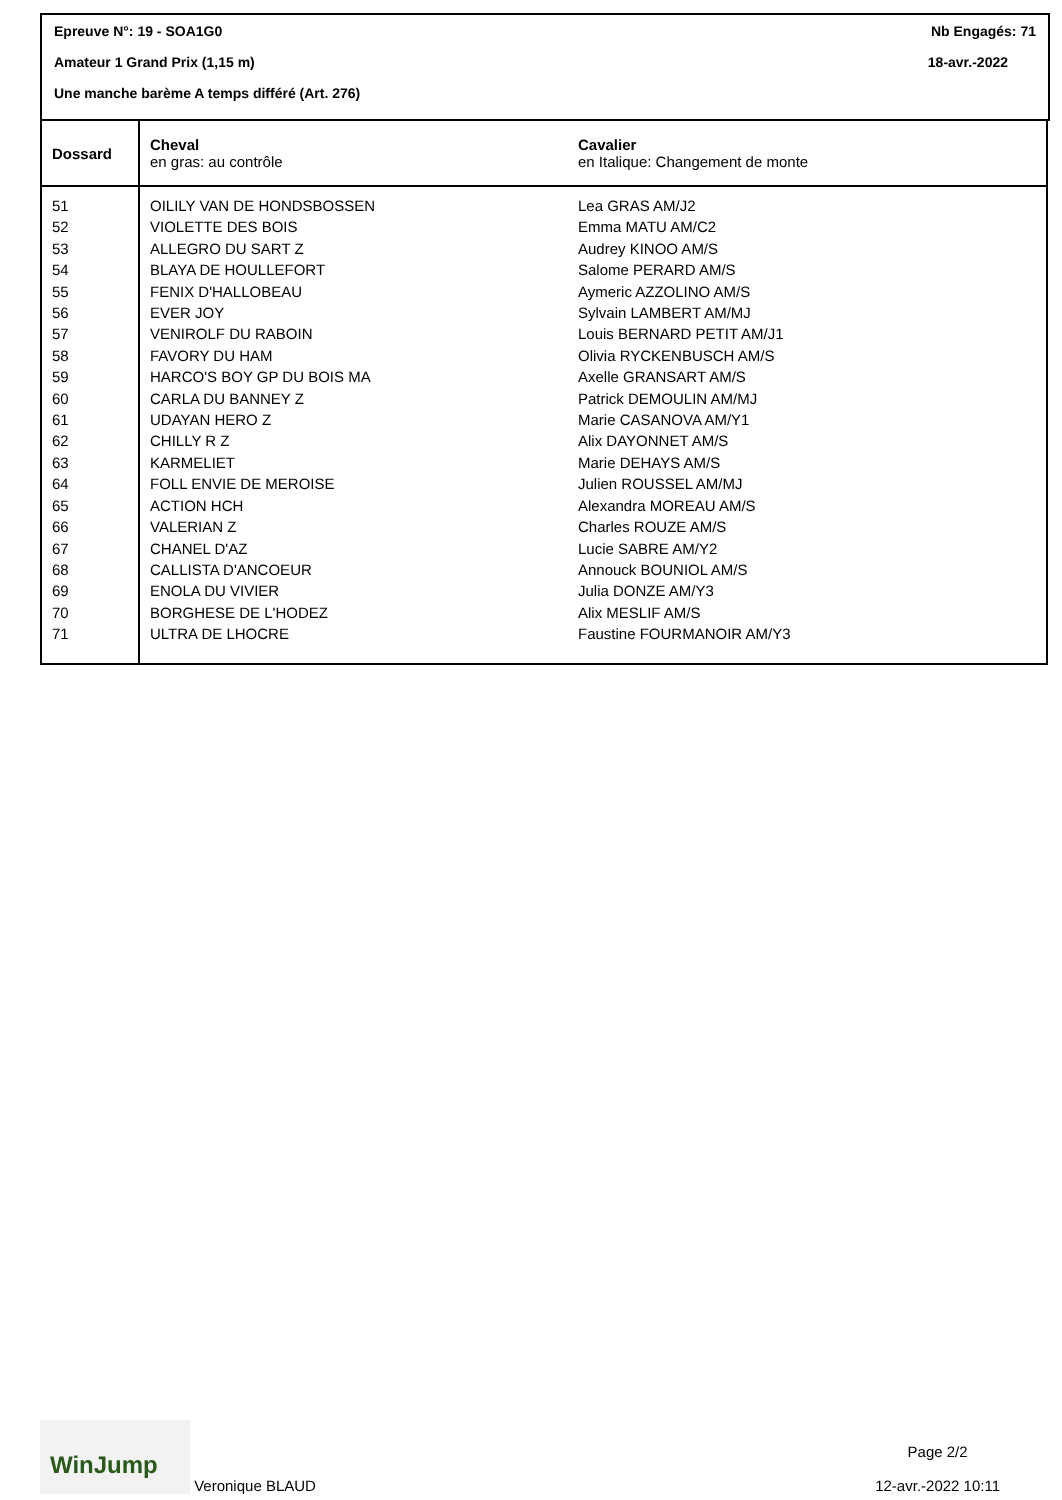Epreuve N°: 19 - SOA1G0 Nb Engagés: 71
Amateur 1 Grand Prix (1,15 m) 18-avr.-2022
Une manche barème A temps différé (Art. 276)
| Dossard | Cheval en gras: au contrôle | Cavalier en Italique: Changement de monte |
| --- | --- | --- |
| 51 | OILILY VAN DE HONDSBOSSEN | Lea GRAS AM/J2 |
| 52 | VIOLETTE DES BOIS | Emma MATU AM/C2 |
| 53 | ALLEGRO DU SART Z | Audrey KINOO AM/S |
| 54 | BLAYA DE HOULLEFORT | Salome PERARD AM/S |
| 55 | FENIX D'HALLOBEAU | Aymeric AZZOLINO AM/S |
| 56 | EVER JOY | Sylvain LAMBERT AM/MJ |
| 57 | VENIROLF DU RABOIN | Louis BERNARD PETIT AM/J1 |
| 58 | FAVORY DU HAM | Olivia RYCKENBUSCH AM/S |
| 59 | HARCO'S BOY GP DU BOIS MA | Axelle GRANSART AM/S |
| 60 | CARLA DU BANNEY Z | Patrick DEMOULIN AM/MJ |
| 61 | UDAYAN HERO Z | Marie CASANOVA AM/Y1 |
| 62 | CHILLY R Z | Alix DAYONNET AM/S |
| 63 | KARMELIET | Marie DEHAYS AM/S |
| 64 | FOLL ENVIE DE MEROISE | Julien ROUSSEL AM/MJ |
| 65 | ACTION HCH | Alexandra MOREAU AM/S |
| 66 | VALERIAN Z | Charles ROUZE AM/S |
| 67 | CHANEL D'AZ | Lucie SABRE AM/Y2 |
| 68 | CALLISTA D'ANCOEUR | Annouck BOUNIOL AM/S |
| 69 | ENOLA DU VIVIER | Julia DONZE AM/Y3 |
| 70 | BORGHESE DE L'HODEZ | Alix MESLIF AM/S |
| 71 | ULTRA DE LHOCRE | Faustine FOURMANOIR AM/Y3 |
WinJump Veronique BLAUD
Page 2/2
12-avr.-2022 10:11